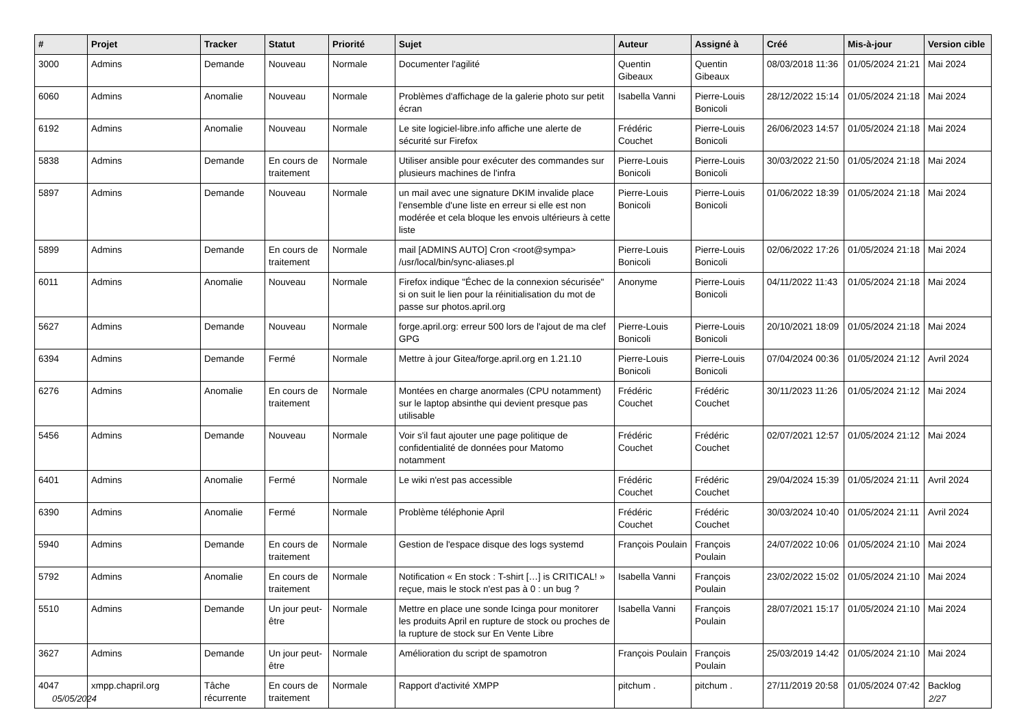| # | Projet | Tracker | Statut | Priorité | Sujet | Auteur | Assigné à | Créé | Mis-à-jour | Version cible |
| --- | --- | --- | --- | --- | --- | --- | --- | --- | --- | --- |
| 3000 | Admins | Demande | Nouveau | Normale | Documenter l'agilité | Quentin Gibeaux | Quentin Gibeaux | 08/03/2018 11:36 | 01/05/2024 21:21 | Mai 2024 |
| 6060 | Admins | Anomalie | Nouveau | Normale | Problèmes d'affichage de la galerie photo sur petit écran | Isabella Vanni | Pierre-Louis Bonicoli | 28/12/2022 15:14 | 01/05/2024 21:18 | Mai 2024 |
| 6192 | Admins | Anomalie | Nouveau | Normale | Le site logiciel-libre.info affiche une alerte de sécurité sur Firefox | Frédéric Couchet | Pierre-Louis Bonicoli | 26/06/2023 14:57 | 01/05/2024 21:18 | Mai 2024 |
| 5838 | Admins | Demande | En cours de traitement | Normale | Utiliser ansible pour exécuter des commandes sur plusieurs machines de l'infra | Pierre-Louis Bonicoli | Pierre-Louis Bonicoli | 30/03/2022 21:50 | 01/05/2024 21:18 | Mai 2024 |
| 5897 | Admins | Demande | Nouveau | Normale | un mail avec une signature DKIM invalide place l'ensemble d'une liste en erreur si elle est non modérée et cela bloque les envois ultérieurs à cette liste | Pierre-Louis Bonicoli | Pierre-Louis Bonicoli | 01/06/2022 18:39 | 01/05/2024 21:18 | Mai 2024 |
| 5899 | Admins | Demande | En cours de traitement | Normale | mail [ADMINS AUTO] Cron <root@sympa> /usr/local/bin/sync-aliases.pl | Pierre-Louis Bonicoli | Pierre-Louis Bonicoli | 02/06/2022 17:26 | 01/05/2024 21:18 | Mai 2024 |
| 6011 | Admins | Anomalie | Nouveau | Normale | Firefox indique "Échec de la connexion sécurisée" si on suit le lien pour la réinitialisation du mot de passe sur photos.april.org | Anonyme | Pierre-Louis Bonicoli | 04/11/2022 11:43 | 01/05/2024 21:18 | Mai 2024 |
| 5627 | Admins | Demande | Nouveau | Normale | forge.april.org: erreur 500 lors de l'ajout de ma clef GPG | Pierre-Louis Bonicoli | Pierre-Louis Bonicoli | 20/10/2021 18:09 | 01/05/2024 21:18 | Mai 2024 |
| 6394 | Admins | Demande | Fermé | Normale | Mettre à jour Gitea/forge.april.org en 1.21.10 | Pierre-Louis Bonicoli | Pierre-Louis Bonicoli | 07/04/2024 00:36 | 01/05/2024 21:12 | Avril 2024 |
| 6276 | Admins | Anomalie | En cours de traitement | Normale | Montées en charge anormales (CPU notamment) sur le laptop absinthe qui devient presque pas utilisable | Frédéric Couchet | Frédéric Couchet | 30/11/2023 11:26 | 01/05/2024 21:12 | Mai 2024 |
| 5456 | Admins | Demande | Nouveau | Normale | Voir s'il faut ajouter une page politique de confidentialité de données pour Matomo notamment | Frédéric Couchet | Frédéric Couchet | 02/07/2021 12:57 | 01/05/2024 21:12 | Mai 2024 |
| 6401 | Admins | Anomalie | Fermé | Normale | Le wiki n'est pas accessible | Frédéric Couchet | Frédéric Couchet | 29/04/2024 15:39 | 01/05/2024 21:11 | Avril 2024 |
| 6390 | Admins | Anomalie | Fermé | Normale | Problème téléphonie April | Frédéric Couchet | Frédéric Couchet | 30/03/2024 10:40 | 01/05/2024 21:11 | Avril 2024 |
| 5940 | Admins | Demande | En cours de traitement | Normale | Gestion de l'espace disque des logs systemd | François Poulain | François Poulain | 24/07/2022 10:06 | 01/05/2024 21:10 | Mai 2024 |
| 5792 | Admins | Anomalie | En cours de traitement | Normale | Notification « En stock : T-shirt […] is CRITICAL! » reçue, mais le stock n'est pas à 0 : un bug ? | Isabella Vanni | François Poulain | 23/02/2022 15:02 | 01/05/2024 21:10 | Mai 2024 |
| 5510 | Admins | Demande | Un jour peut-être | Normale | Mettre en place une sonde Icinga pour monitorer les produits April en rupture de stock ou proches de la rupture de stock sur En Vente Libre | Isabella Vanni | François Poulain | 28/07/2021 15:17 | 01/05/2024 21:10 | Mai 2024 |
| 3627 | Admins | Demande | Un jour peut-être | Normale | Amélioration du script de spamotron | François Poulain | François Poulain | 25/03/2019 14:42 | 01/05/2024 21:10 | Mai 2024 |
| 4047 | xmpp.chapril.org | Tâche récurrente | En cours de traitement | Normale | Rapport d'activité XMPP | pitchum . | pitchum . | 27/11/2019 20:58 | 01/05/2024 07:42 | Backlog |
05/05/2024 2/27